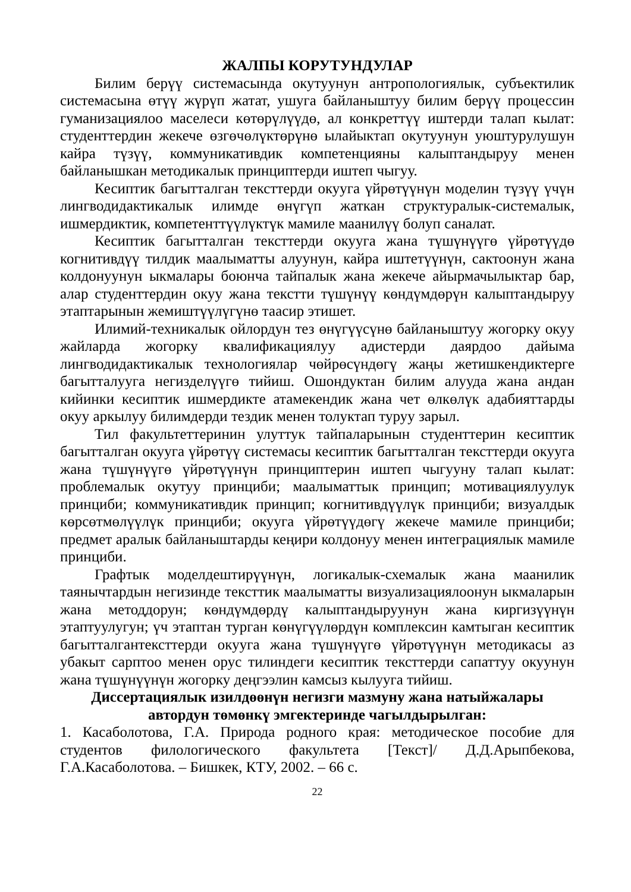ЖАЛПЫ КОРУТУНДУЛАР
Билим берүү системасында окутуунун антропологиялык, субъектилик системасына өтүү жүрүп жатат, ушуга байланыштуу билим берүү процессин гуманизациялоо маселеси көтөрүлүүдө, ал конкреттүү иштерди талап кылат: студенттердин жекече өзгөчөлүктөрүнө ылайыктап окутуунун уюштурулушун кайра түзүү, коммуникативдик компетенцияны калыптандыруу менен байланышкан методикалык принциптерди иштеп чыгуу.
Кесиптик багытталган тексттерди окууга үйрөтүүнүн моделин түзүү үчүн лингводидактикалык илимде өнүгүп жаткан структуралык-системалык, ишмердиктик, компетенттүүлүктүк мамиле маанилүү болуп саналат.
Кесиптик багытталган тексттерди окууга жана түшүнүүгө үйрөтүүдө когнитивдүү тилдик маалыматты алуунун, кайра иштетүүнүн, сактоонун жана колдонуунун ыкмалары боюнча тайпалык жана жекече айырмачылыктар бар, алар студенттердин окуу жана текстти түшүнүү көндүмдөрүн калыптандыруу этаптарынын жемиштүүлүгүнө таасир этишет.
Илимий-техникалык ойлордун тез өнүгүүсүнө байланыштуу жогорку окуу жайларда жогорку квалификациялуу адистерди даярдоо дайыма лингводидактикалык технологиялар чөйрөсүндөгү жаңы жетишкендиктерге багытталууга негизделүүгө тийиш. Ошондуктан билим алууда жана андан кийинки кесиптик ишмердикте атамекендик жана чет өлкөлүк адабияттарды окуу аркылуу билимдерди тездик менен толуктап туруу зарыл.
Тил факультеттеринин улуттук тайпаларынын студенттерин кесиптик багытталган окууга үйрөтүү системасы кесиптик багытталган тексттерди окууга жана түшүнүүгө үйрөтүүнүн принциптерин иштеп чыгууну талап кылат: проблемалык окутуу принциби; маалыматтык принцип; мотивациялуулук принциби; коммуникативдик принцип; когнитивдүүлүк принциби; визуалдык көрсөтмөлүүлүк принциби; окууга үйрөтүүдөгү жекече мамиле принциби; предмет аралык байланыштарды кеңири колдонуу менен интеграциялык мамиле принциби.
Графтык моделдештирүүнүн, логикалык-схемалык жана маанилик таянычтардын негизинде тексттик маалыматты визуализациялоонун ыкмаларын жана методдорун; көндүмдөрдү калыптандыруунун жана киргизүүнүн этаптуулугун; үч этаптан турган көнүгүүлөрдүн комплексин камтыган кесиптик багытталгантексттерди окууга жана түшүнүүгө үйрөтүүнүн методикасы аз убакыт сарптоо менен орус тилиндеги кесиптик тексттерди сапаттуу окуунун жана түшүнүүнүн жогорку деңгээлин камсыз кылууга тийиш.
Диссертациялык изилдөөнүн негизги мазмуну жана натыйжалары
автордун төмөнкү эмгектеринде чагылдырылган:
1. Касаболотова, Г.А. Природа родного края: методическое пособие для студентов филологического факультета [Текст]/ Д.Д.Арыпбекова, Г.А.Касаболотова. – Бишкек, КТУ, 2002. – 66 с.
22